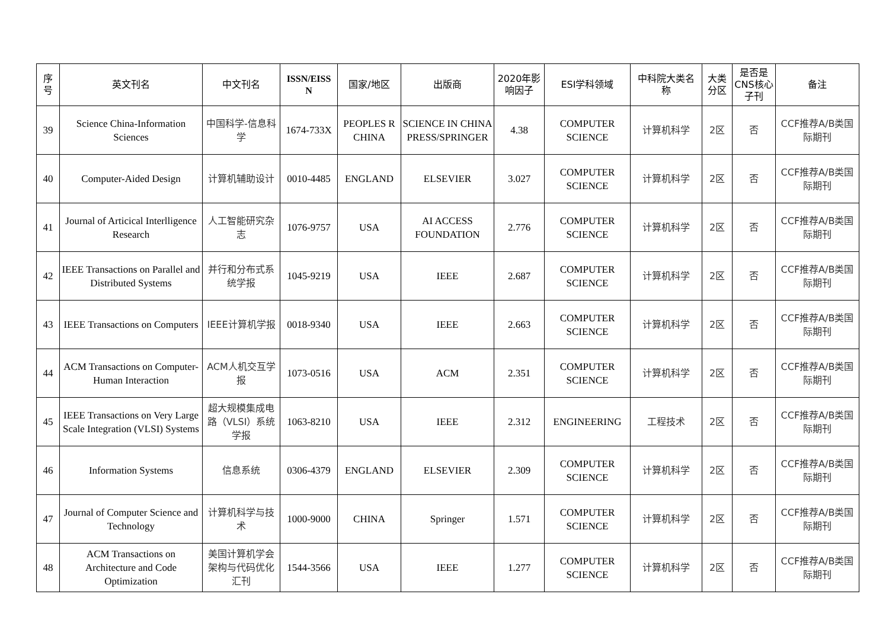| 序 号 | 英文刊名 | 中文刊名 | ISSN/EISS N | 国家/地区 | 出版商 | 2020年影 响因子 | ESI学科领域 | 中科院大类名 称 | 大类 分区 | 是否是 CNS核心 子刊 | 备注 |
| --- | --- | --- | --- | --- | --- | --- | --- | --- | --- | --- | --- |
| 39 | Science China-Information Sciences | 中国科学-信息科学 | 1674-733X | PEOPLES R CHINA | SCIENCE IN CHINA PRESS/SPRINGER | 4.38 | COMPUTER SCIENCE | 计算机科学 | 2区 | 否 | CCF推荐A/B类国际期刊 |
| 40 | Computer-Aided Design | 计算机辅助设计 | 0010-4485 | ENGLAND | ELSEVIER | 3.027 | COMPUTER SCIENCE | 计算机科学 | 2区 | 否 | CCF推荐A/B类国际期刊 |
| 41 | Journal of Articical Interlligence Research | 人工智能研究杂志 | 1076-9757 | USA | AI ACCESS FOUNDATION | 2.776 | COMPUTER SCIENCE | 计算机科学 | 2区 | 否 | CCF推荐A/B类国际期刊 |
| 42 | IEEE Transactions on Parallel and Distributed Systems | 并行和分布式系统学报 | 1045-9219 | USA | IEEE | 2.687 | COMPUTER SCIENCE | 计算机科学 | 2区 | 否 | CCF推荐A/B类国际期刊 |
| 43 | IEEE Transactions on Computers | IEEE计算机学报 | 0018-9340 | USA | IEEE | 2.663 | COMPUTER SCIENCE | 计算机科学 | 2区 | 否 | CCF推荐A/B类国际期刊 |
| 44 | ACM Transactions on Computer-Human Interaction | ACM人机交互学报 | 1073-0516 | USA | ACM | 2.351 | COMPUTER SCIENCE | 计算机科学 | 2区 | 否 | CCF推荐A/B类国际期刊 |
| 45 | IEEE Transactions on Very Large Scale Integration (VLSI) Systems | 超大规模集成电路（VLSI）系统学报 | 1063-8210 | USA | IEEE | 2.312 | ENGINEERING | 工程技术 | 2区 | 否 | CCF推荐A/B类国际期刊 |
| 46 | Information Systems | 信息系统 | 0306-4379 | ENGLAND | ELSEVIER | 2.309 | COMPUTER SCIENCE | 计算机科学 | 2区 | 否 | CCF推荐A/B类国际期刊 |
| 47 | Journal of Computer Science and Technology | 计算机科学与技术 | 1000-9000 | CHINA | Springer | 1.571 | COMPUTER SCIENCE | 计算机科学 | 2区 | 否 | CCF推荐A/B类国际期刊 |
| 48 | ACM Transactions on Architecture and Code Optimization | 美国计算机学会架构与代码优化汇刊 | 1544-3566 | USA | IEEE | 1.277 | COMPUTER SCIENCE | 计算机科学 | 2区 | 否 | CCF推荐A/B类国际期刊 |